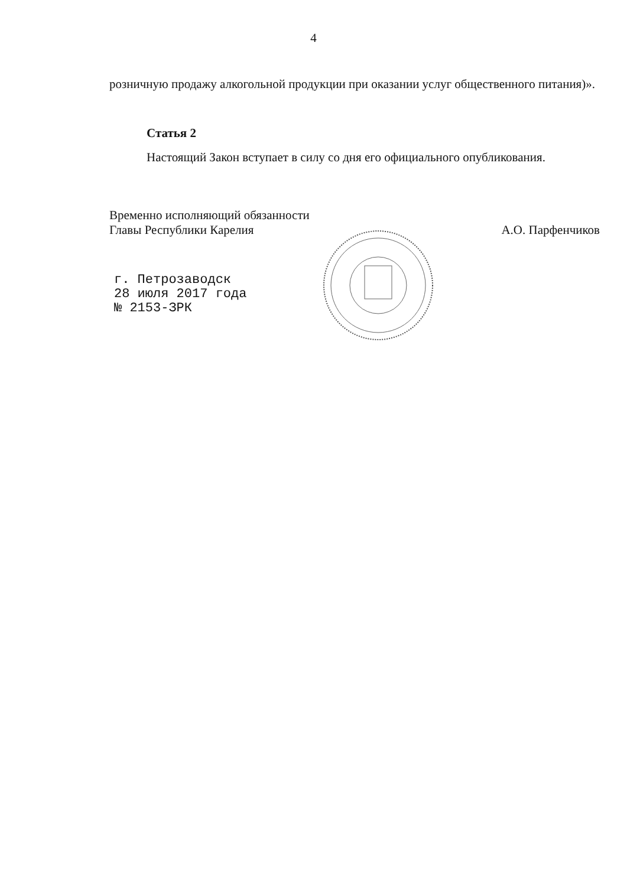4
розничную продажу алкогольной продукции при оказании услуг обще­ственного питания)».
Статья 2
Настоящий Закон вступает в силу со дня его официального опублико­вания.
Временно исполняющий обязанности
Главы Республики Карелия
А.О. Парфенчиков
г. Петрозаводск
28 июля 2017 года
№ 2153-ЗРК